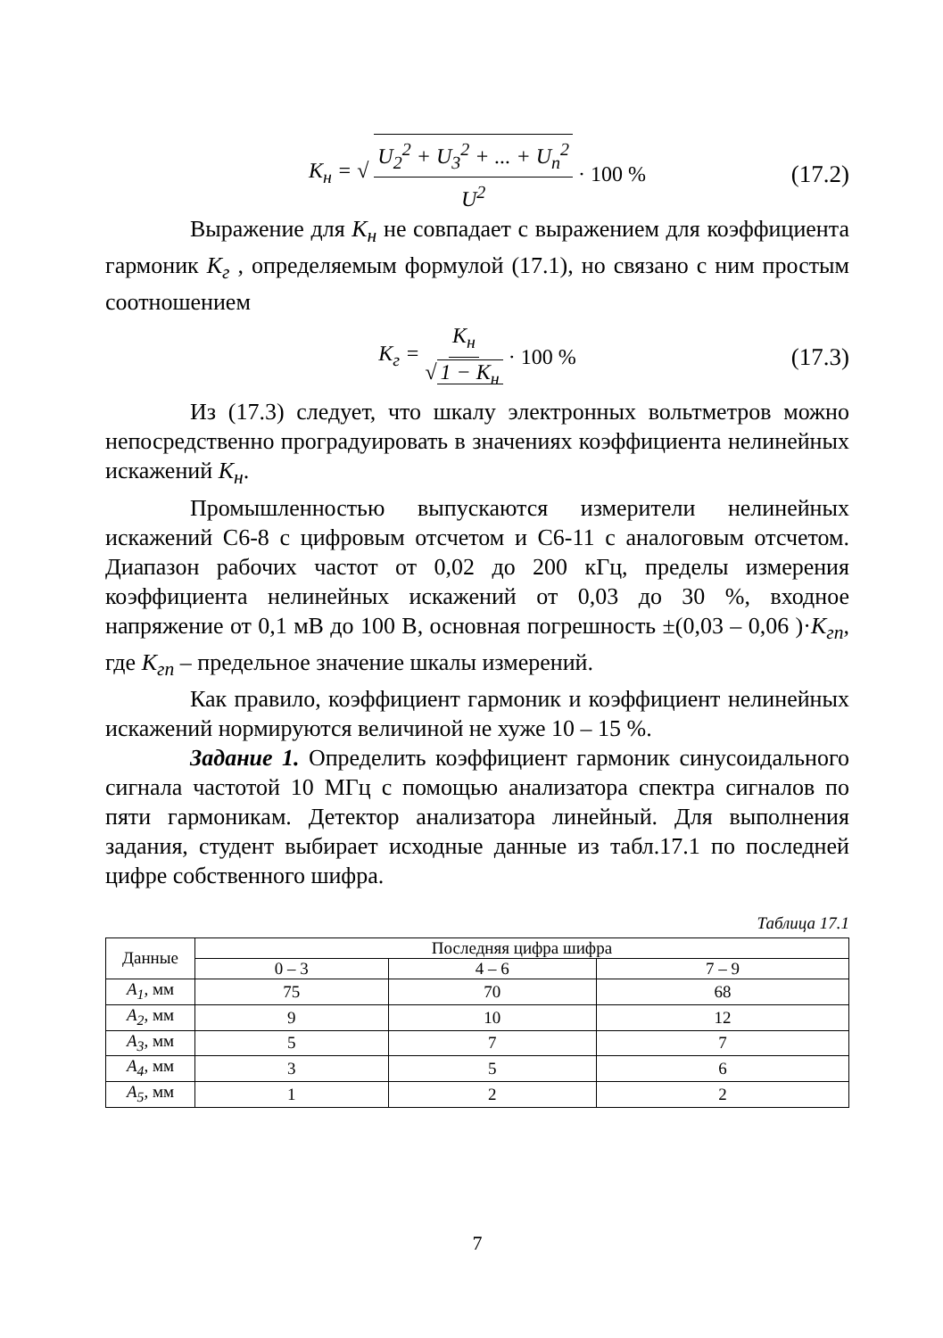K<sub>н</sub> = √ U<sub>2</sub><sup>2</sup> + U<sub>3</sub><sup>2</sup> + ... + U<sub>n</sub><sup>2</sup> U<sup>2</sup> · 100 % (17.2)
Выражение для K<sub>н</sub> не совпадает с выражением для коэффициента гармоник K<sub>г</sub> , определяемым формулой (17.1), но связано с ним простым соотношением
K<sub>г</sub> = K<sub>н</sub> √ 1 − K<sub>н</sub> · 100 % (17.3)
Из (17.3) следует, что шкалу электронных вольтметров можно непосредственно проградуировать в значениях коэффициента нелинейных искажений K<sub>н</sub>.
Промышленностью выпускаются измерители нелинейных искажений С6-8 с цифровым отсчетом и С6-11 с аналоговым отсчетом. Диапазон рабочих частот от 0,02 до 200 кГц, пределы измерения коэффициента нелинейных искажений от 0,03 до 30 %, входное напряжение от 0,1 мВ до 100 В, основная погрешность ±(0,03 – 0,06 )·K<sub>гп</sub>, где K<sub>гп</sub> – предельное значение шкалы измерений.
Как правило, коэффициент гармоник и коэффициент нелинейных искажений нормируются величиной не хуже 10 – 15 %.
Задание 1. Определить коэффициент гармоник синусоидального сигнала частотой 10 МГц с помощью анализатора спектра сигналов по пяти гармоникам. Детектор анализатора линейный. Для выполнения задания, студент выбирает исходные данные из табл.17.1 по последней цифре собственного шифра.
Таблица 17.1
| Данные | Последняя цифра шифра | | |
| --- | --- | --- | --- |
| | 0 – 3 | 4 – 6 | 7 – 9 |
| A<sub>1</sub>, мм | 75 | 70 | 68 |
| A<sub>2</sub>, мм | 9 | 10 | 12 |
| A<sub>3</sub>, мм | 5 | 7 | 7 |
| A<sub>4</sub>, мм | 3 | 5 | 6 |
| A<sub>5</sub>, мм | 1 | 2 | 2 |
7